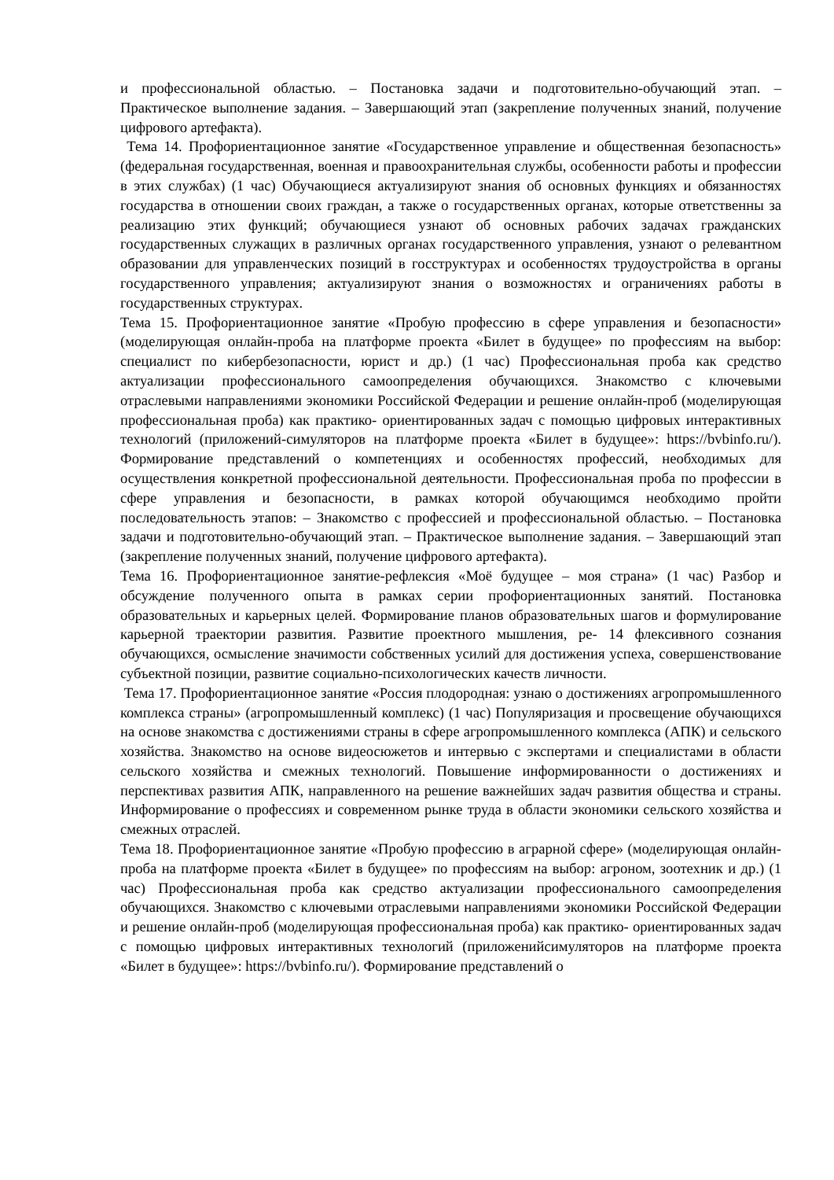и профессиональной областью. – Постановка задачи и подготовительно-обучающий этап. – Практическое выполнение задания. – Завершающий этап (закрепление полученных знаний, получение цифрового артефакта).
Тема 14. Профориентационное занятие «Государственное управление и общественная безопасность» (федеральная государственная, военная и правоохранительная службы, особенности работы и профессии в этих службах) (1 час) Обучающиеся актуализируют знания об основных функциях и обязанностях государства в отношении своих граждан, а также о государственных органах, которые ответственны за реализацию этих функций; обучающиеся узнают об основных рабочих задачах гражданских государственных служащих в различных органах государственного управления, узнают о релевантном образовании для управленческих позиций в госструктурах и особенностях трудоустройства в органы государственного управления; актуализируют знания о возможностях и ограничениях работы в государственных структурах.
Тема 15. Профориентационное занятие «Пробую профессию в сфере управления и безопасности» (моделирующая онлайн-проба на платформе проекта «Билет в будущее» по профессиям на выбор: специалист по кибербезопасности, юрист и др.) (1 час) Профессиональная проба как средство актуализации профессионального самоопределения обучающихся. Знакомство с ключевыми отраслевыми направлениями экономики Российской Федерации и решение онлайн-проб (моделирующая профессиональная проба) как практико- ориентированных задач с помощью цифровых интерактивных технологий (приложений-симуляторов на платформе проекта «Билет в будущее»: https://bvbinfo.ru/). Формирование представлений о компетенциях и особенностях профессий, необходимых для осуществления конкретной профессиональной деятельности. Профессиональная проба по профессии в сфере управления и безопасности, в рамках которой обучающимся необходимо пройти последовательность этапов: – Знакомство с профессией и профессиональной областью. – Постановка задачи и подготовительно-обучающий этап. – Практическое выполнение задания. – Завершающий этап (закрепление полученных знаний, получение цифрового артефакта).
Тема 16. Профориентационное занятие-рефлексия «Моё будущее – моя страна» (1 час) Разбор и обсуждение полученного опыта в рамках серии профориентационных занятий. Постановка образовательных и карьерных целей. Формирование планов образовательных шагов и формулирование карьерной траектории развития. Развитие проектного мышления, ре- 14 флексивного сознания обучающихся, осмысление значимости собственных усилий для достижения успеха, совершенствование субъектной позиции, развитие социально-психологических качеств личности.
Тема 17. Профориентационное занятие «Россия плодородная: узнаю о достижениях агропромышленного комплекса страны» (агропромышленный комплекс) (1 час) Популяризация и просвещение обучающихся на основе знакомства с достижениями страны в сфере агропромышленного комплекса (АПК) и сельского хозяйства. Знакомство на основе видеосюжетов и интервью с экспертами и специалистами в области сельского хозяйства и смежных технологий. Повышение информированности о достижениях и перспективах развития АПК, направленного на решение важнейших задач развития общества и страны. Информирование о профессиях и современном рынке труда в области экономики сельского хозяйства и смежных отраслей.
Тема 18. Профориентационное занятие «Пробую профессию в аграрной сфере» (моделирующая онлайн-проба на платформе проекта «Билет в будущее» по профессиям на выбор: агроном, зоотехник и др.) (1 час) Профессиональная проба как средство актуализации профессионального самоопределения обучающихся. Знакомство с ключевыми отраслевыми направлениями экономики Российской Федерации и решение онлайн-проб (моделирующая профессиональная проба) как практико- ориентированных задач с помощью цифровых интерактивных технологий (приложенийсимуляторов на платформе проекта «Билет в будущее»: https://bvbinfo.ru/). Формирование представлений о